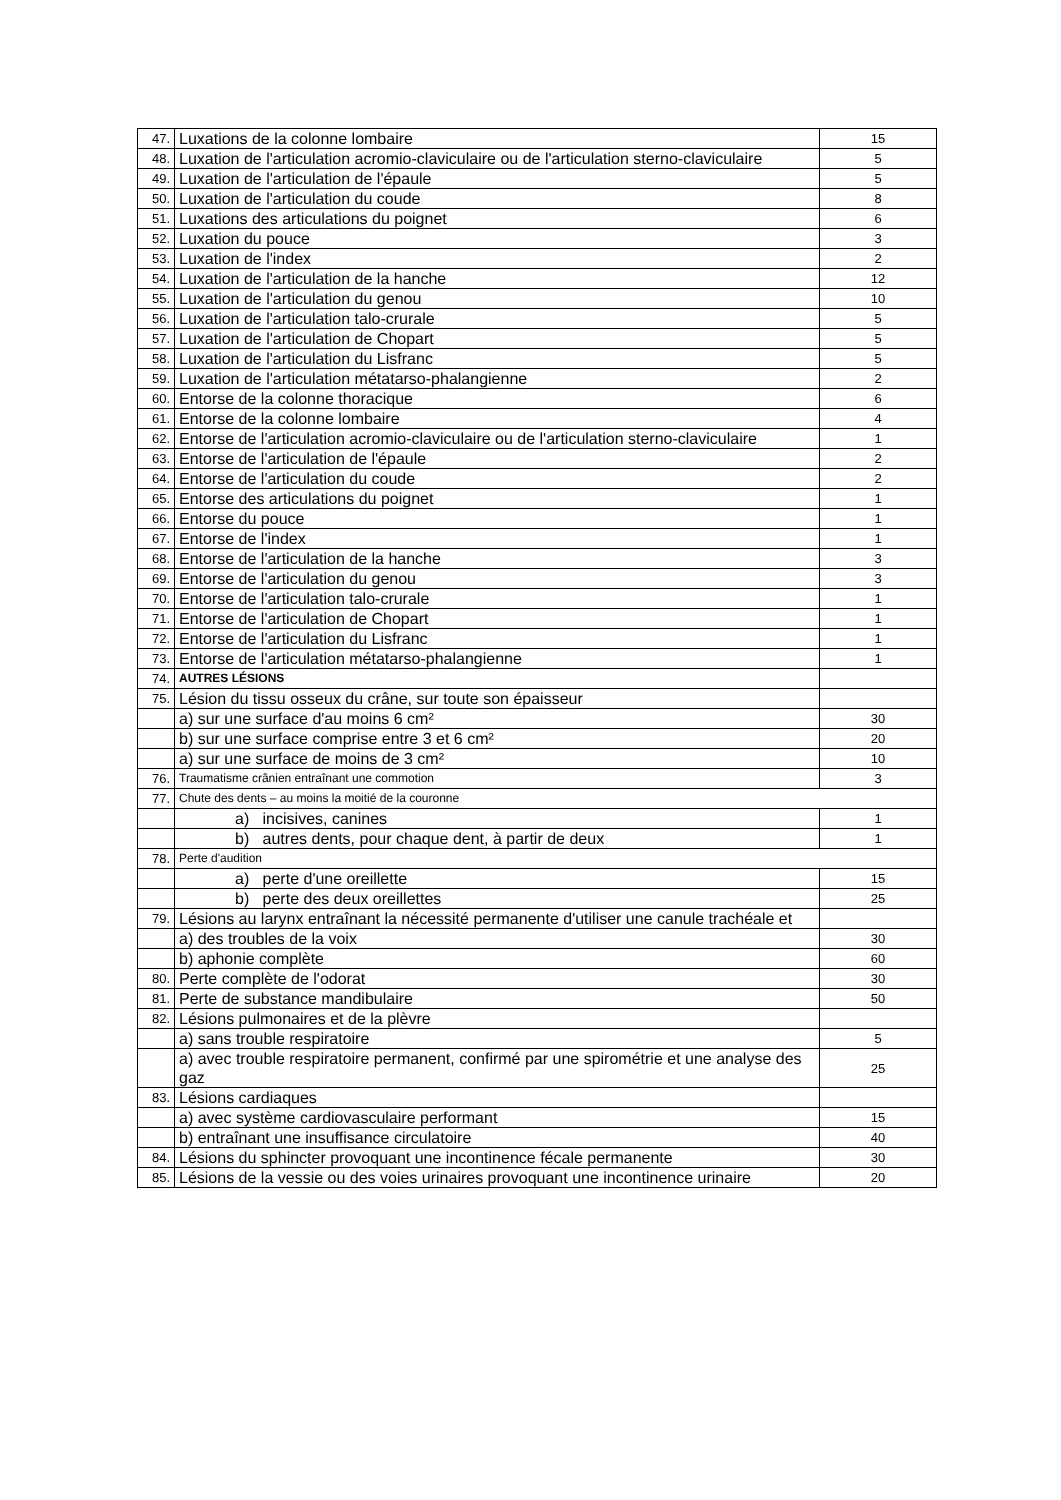| 47. | Luxations de la colonne lombaire | 15 |
| 48. | Luxation de l'articulation acromio-claviculaire ou de l'articulation sterno-claviculaire | 5 |
| 49. | Luxation de l'articulation de l'épaule | 5 |
| 50. | Luxation de l'articulation du coude | 8 |
| 51. | Luxations des articulations du poignet | 6 |
| 52. | Luxation du pouce | 3 |
| 53. | Luxation de l'index | 2 |
| 54. | Luxation de l'articulation de la hanche | 12 |
| 55. | Luxation de l'articulation du genou | 10 |
| 56. | Luxation de l'articulation talo-crurale | 5 |
| 57. | Luxation de l'articulation de Chopart | 5 |
| 58. | Luxation de l'articulation du Lisfranc | 5 |
| 59. | Luxation de l'articulation métatarso-phalangienne | 2 |
| 60. | Entorse de la colonne thoracique | 6 |
| 61. | Entorse de la colonne lombaire | 4 |
| 62. | Entorse de l'articulation acromio-claviculaire ou de l'articulation sterno-claviculaire | 1 |
| 63. | Entorse de l'articulation de l'épaule | 2 |
| 64. | Entorse de l'articulation du coude | 2 |
| 65. | Entorse des articulations du poignet | 1 |
| 66. | Entorse du pouce | 1 |
| 67. | Entorse de l'index | 1 |
| 68. | Entorse de l'articulation de la hanche | 3 |
| 69. | Entorse de l'articulation du genou | 3 |
| 70. | Entorse de l'articulation talo-crurale | 1 |
| 71. | Entorse de l'articulation de Chopart | 1 |
| 72. | Entorse de l'articulation du Lisfranc | 1 |
| 73. | Entorse de l'articulation métatarso-phalangienne | 1 |
| 74. | AUTRES LÉSIONS | |
| 75. | Lésion du tissu osseux du crâne, sur toute son épaisseur | |
| | a) sur une surface d'au moins 6 cm² | 30 |
| | b) sur une surface comprise entre 3 et 6 cm² | 20 |
| | a) sur une surface de moins de 3 cm² | 10 |
| 76. | Traumatisme crânien entraînant une commotion | 3 |
| 77. | Chute des dents – au moins la moitié de la couronne | |
| | a) incisives, canines | 1 |
| | b) autres dents, pour chaque dent, à partir de deux | 1 |
| 78. | Perte d'audition | |
| | a) perte d'une oreillette | 15 |
| | b) perte des deux oreillettes | 25 |
| 79. | Lésions au larynx entraînant la nécessité permanente d'utiliser une canule trachéale et | |
| | a) des troubles de la voix | 30 |
| | b) aphonie complète | 60 |
| 80. | Perte complète de l'odorat | 30 |
| 81. | Perte de substance mandibulaire | 50 |
| 82. | Lésions pulmonaires et de la plèvre | |
| | a) sans trouble respiratoire | 5 |
| | a) avec trouble respiratoire permanent, confirmé par une spirométrie et une analyse des gaz | 25 |
| 83. | Lésions cardiaques | |
| | a) avec système cardiovasculaire performant | 15 |
| | b) entraînant une insuffisance circulatoire | 40 |
| 84. | Lésions du sphincter provoquant une incontinence fécale permanente | 30 |
| 85. | Lésions de la vessie ou des voies urinaires provoquant une incontinence urinaire | 20 |